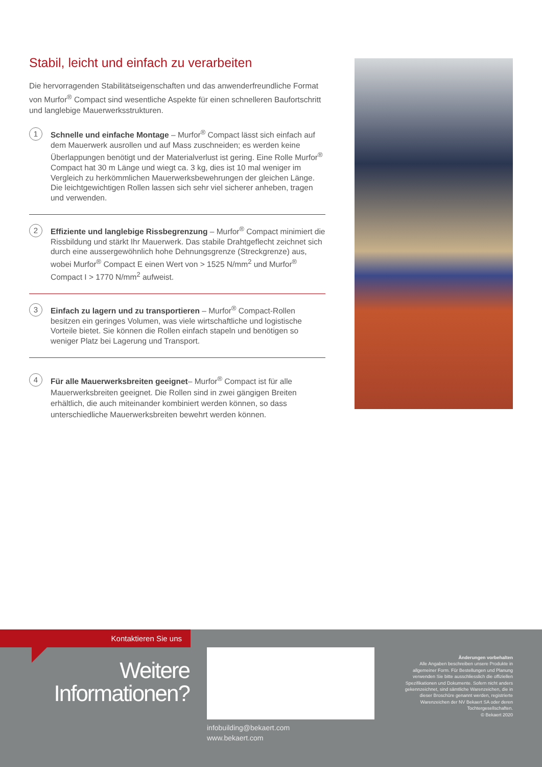Stabil, leicht und einfach zu verarbeiten
Die hervorragenden Stabilitätseigenschaften und das anwenderfreundliche Format von Murfor<sup>®</sup> Compact sind wesentliche Aspekte für einen schnelleren Baufortschritt und langlebige Mauerwerksstrukturen.
1
Schnelle und einfache Montage – Murfor<sup>®</sup> Compact lässt sich einfach auf dem Mauerwerk ausrollen und auf Mass zuschneiden; es werden keine Überlappungen benötigt und der Materialverlust ist gering. Eine Rolle Murfor<sup>®</sup> Compact hat 30 m Länge und wiegt ca. 3 kg, dies ist 10 mal weniger im Vergleich zu herkömmlichen Mauerwerksbewehrungen der gleichen Länge. Die leichtgewichtigen Rollen lassen sich sehr viel sicherer anheben, tragen und verwenden.
2
Effiziente und langlebige Rissbegrenzung – Murfor<sup>®</sup> Compact minimiert die Rissbildung und stärkt Ihr Mauerwerk. Das stabile Drahtgeflecht zeichnet sich durch eine aussergewöhnlich hohe Dehnungsgrenze (Streckgrenze) aus, wobei Murfor<sup>®</sup> Compact E einen Wert von > 1525 N/mm<sup>2</sup> und Murfor<sup>®</sup> Compact I > 1770 N/mm<sup>2</sup> aufweist.
3
Einfach zu lagern und zu transportieren – Murfor<sup>®</sup> Compact-Rollen besitzen ein geringes Volumen, was viele wirtschaftliche und logistische Vorteile bietet. Sie können die Rollen einfach stapeln und benötigen so weniger Platz bei Lagerung und Transport.
4
Für alle Mauerwerksbreiten geeignet– Murfor<sup>®</sup> Compact ist für alle Mauerwerksbreiten geeignet. Die Rollen sind in zwei gängigen Breiten erhältlich, die auch miteinander kombiniert werden können, so dass unterschiedliche Mauerwerksbreiten bewehrt werden können.
Kontaktieren Sie uns
Weitere
Informationen?
infobuilding@bekaert.com
www.bekaert.com
Änderungen vorbehalten
Alle Angaben beschreiben unsere Produkte in allgemeiner Form. Für Bestellungen und Planung verwenden Sie bitte ausschliesslich die offiziellen Spezifikationen und Dokumente. Sofern nicht anders gekennzeichnet, sind sämtliche Warenzeichen, die in dieser Broschüre genannt werden, registrierte Warenzeichen der NV Bekaert SA oder deren Tochtergesellschaften.
© Bekaert 2020